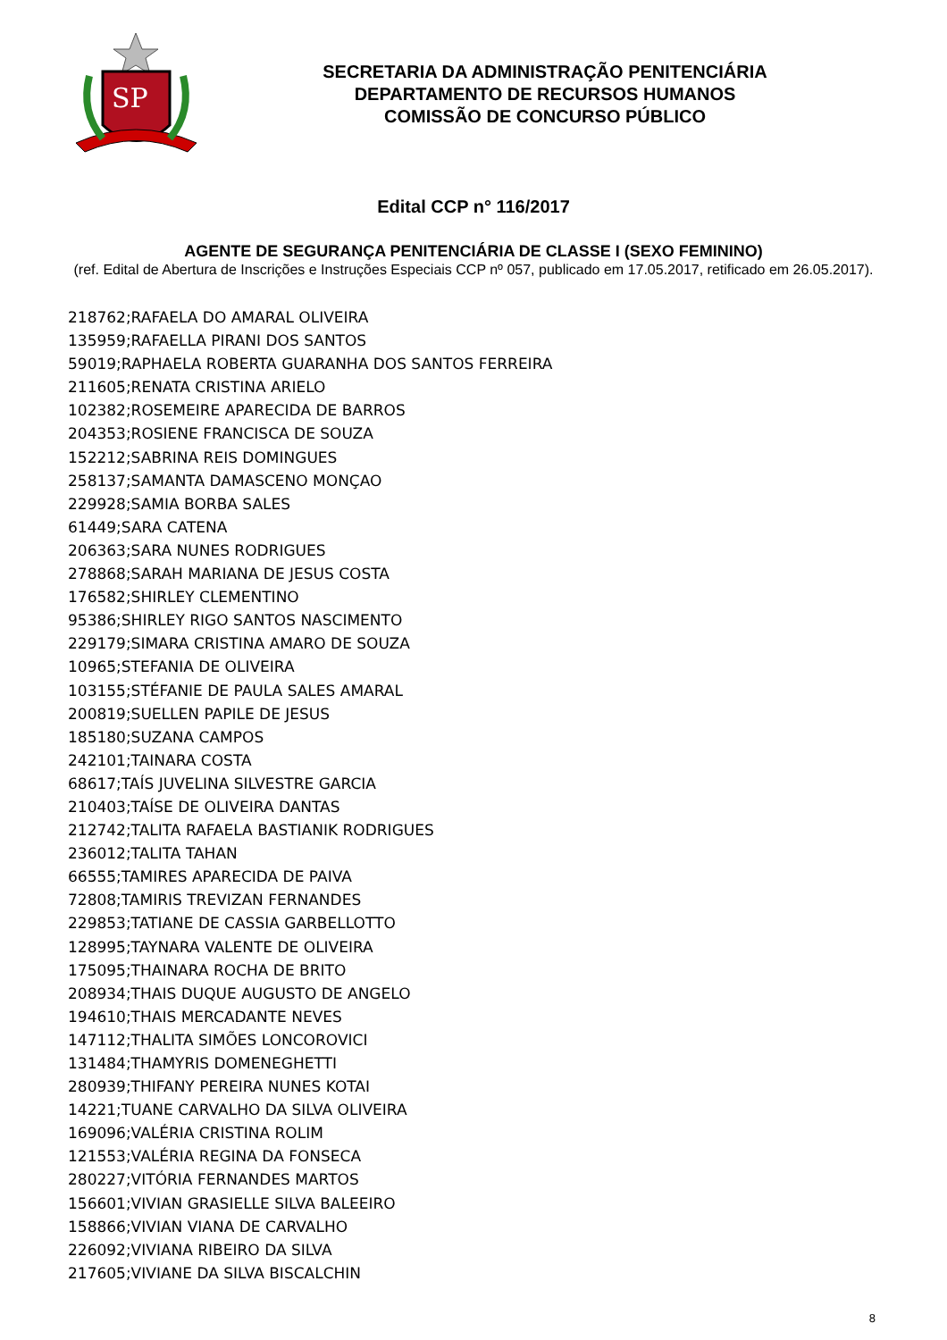SP
SECRETARIA DA ADMINISTRAÇÃO PENITENCIÁRIA
DEPARTAMENTO DE RECURSOS HUMANOS
COMISSÃO DE CONCURSO PÚBLICO
Edital CCP n° 116/2017
AGENTE DE SEGURANÇA PENITENCIÁRIA DE CLASSE I (SEXO FEMININO)
(ref. Edital de Abertura de Inscrições e Instruções Especiais CCP nº 057, publicado em 17.05.2017, retificado em 26.05.2017).
218762;RAFAELA DO AMARAL OLIVEIRA
135959;RAFAELLA PIRANI DOS SANTOS
59019;RAPHAELA ROBERTA GUARANHA DOS SANTOS FERREIRA
211605;RENATA CRISTINA ARIELO
102382;ROSEMEIRE APARECIDA DE BARROS
204353;ROSIENE FRANCISCA DE SOUZA
152212;SABRINA REIS DOMINGUES
258137;SAMANTA DAMASCENO MONÇAO
229928;SAMIA BORBA SALES
61449;SARA CATENA
206363;SARA NUNES RODRIGUES
278868;SARAH MARIANA DE JESUS COSTA
176582;SHIRLEY CLEMENTINO
95386;SHIRLEY RIGO SANTOS NASCIMENTO
229179;SIMARA CRISTINA AMARO DE SOUZA
10965;STEFANIA DE OLIVEIRA
103155;STÉFANIE DE PAULA SALES AMARAL
200819;SUELLEN PAPILE DE JESUS
185180;SUZANA CAMPOS
242101;TAINARA COSTA
68617;TAÍS JUVELINA SILVESTRE GARCIA
210403;TAÍSE DE OLIVEIRA DANTAS
212742;TALITA RAFAELA BASTIANIK RODRIGUES
236012;TALITA TAHAN
66555;TAMIRES APARECIDA DE PAIVA
72808;TAMIRIS TREVIZAN FERNANDES
229853;TATIANE DE CASSIA GARBELLOTTO
128995;TAYNARA VALENTE DE OLIVEIRA
175095;THAINARA ROCHA DE BRITO
208934;THAIS DUQUE AUGUSTO DE ANGELO
194610;THAIS MERCADANTE NEVES
147112;THALITA SIMÕES LONCOROVICI
131484;THAMYRIS DOMENEGHETTI
280939;THIFANY PEREIRA NUNES KOTAI
14221;TUANE CARVALHO DA SILVA OLIVEIRA
169096;VALÉRIA CRISTINA ROLIM
121553;VALÉRIA REGINA DA FONSECA
280227;VITÓRIA FERNANDES MARTOS
156601;VIVIAN GRASIELLE SILVA BALEEIRO
158866;VIVIAN VIANA DE CARVALHO
226092;VIVIANA RIBEIRO DA SILVA
217605;VIVIANE DA SILVA BISCALCHIN
8